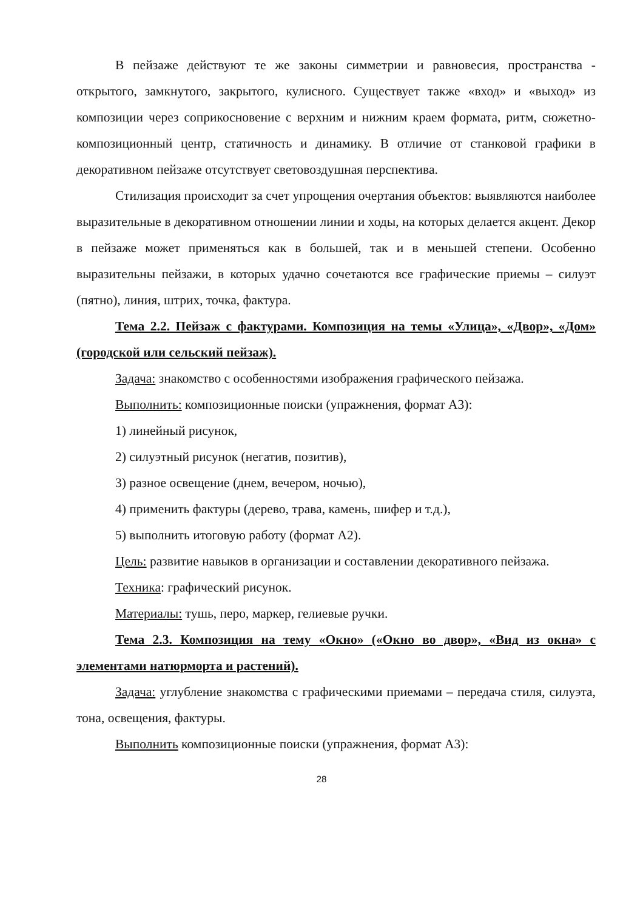В пейзаже действуют те же законы симметрии и равновесия, пространства - открытого, замкнутого, закрытого, кулисного. Существует также «вход» и «выход» из композиции через соприкосновение с верхним и нижним краем формата, ритм, сюжетно-композиционный центр, статичность и динамику. В отличие от станковой графики в декоративном пейзаже отсутствует световоздушная перспектива.
Стилизация происходит за счет упрощения очертания объектов: выявляются наиболее выразительные в декоративном отношении линии и ходы, на которых делается акцент. Декор в пейзаже может применяться как в большей, так и в меньшей степени. Особенно выразительны пейзажи, в которых удачно сочетаются все графические приемы – силуэт (пятно), линия, штрих, точка, фактура.
Тема 2.2. Пейзаж с фактурами. Композиция на темы «Улица», «Двор», «Дом» (городской или сельский пейзаж).
Задача: знакомство с особенностями изображения графического пейзажа.
Выполнить: композиционные поиски (упражнения, формат А3):
1) линейный рисунок,
2) силуэтный рисунок (негатив, позитив),
3) разное освещение (днем, вечером, ночью),
4) применить фактуры (дерево, трава, камень, шифер и т.д.),
5) выполнить итоговую работу (формат А2).
Цель: развитие навыков в организации и составлении декоративного пейзажа.
Техника: графический рисунок.
Материалы: тушь, перо, маркер, гелиевые ручки.
Тема 2.3. Композиция на тему «Окно» («Окно во двор», «Вид из окна» с элементами натюрморта и растений).
Задача: углубление знакомства с графическими приемами – передача стиля, силуэта, тона, освещения, фактуры.
Выполнить композиционные поиски (упражнения, формат А3):
28